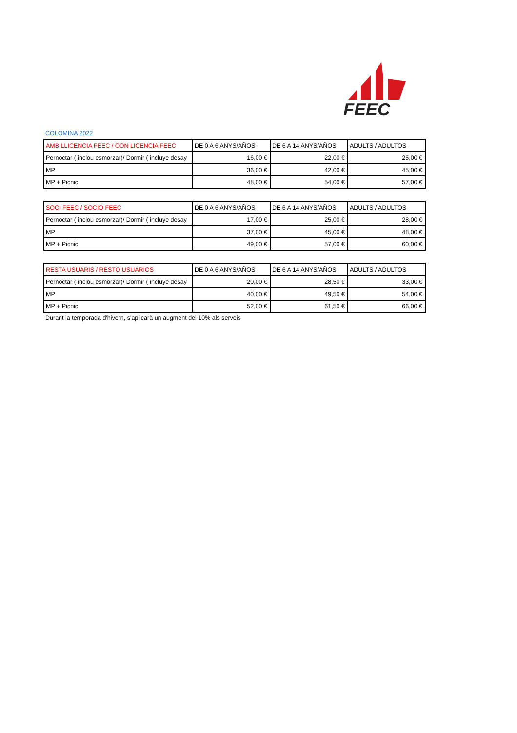FEEC
COLOMINA 2022
| AMB LLICENCIA FEEC / CON LICENCIA FEEC | DE 0 A 6 ANYS/AÑOS | DE 6 A 14 ANYS/AÑOS | ADULTS / ADULTOS |
| --- | --- | --- | --- |
| Pernoctar ( inclou esmorzar)/ Dormir ( incluye desay | 16,00 € | 22,00 € | 25,00 € |
| MP | 36,00 € | 42,00 € | 45,00 € |
| MP + Picnic | 48,00 € | 54,00 € | 57,00 € |
| SOCI FEEC / SOCIO FEEC | DE 0 A 6 ANYS/AÑOS | DE 6 A 14 ANYS/AÑOS | ADULTS / ADULTOS |
| --- | --- | --- | --- |
| Pernoctar ( inclou esmorzar)/ Dormir ( incluye desay | 17,00 € | 25,00 € | 28,00 € |
| MP | 37,00 € | 45,00 € | 48,00 € |
| MP + Picnic | 49,00 € | 57,00 € | 60,00 € |
| RESTA USUARIS / RESTO USUARIOS | DE 0 A 6 ANYS/AÑOS | DE 6 A 14 ANYS/AÑOS | ADULTS / ADULTOS |
| --- | --- | --- | --- |
| Pernoctar ( inclou esmorzar)/ Dormir ( incluye desay | 20,00 € | 28,50 € | 33,00 € |
| MP | 40,00 € | 49,50 € | 54,00 € |
| MP + Picnic | 52,00 € | 61,50 € | 66,00 € |
Durant la temporada d'hivern, s'aplicarà un augment del 10% als serveis